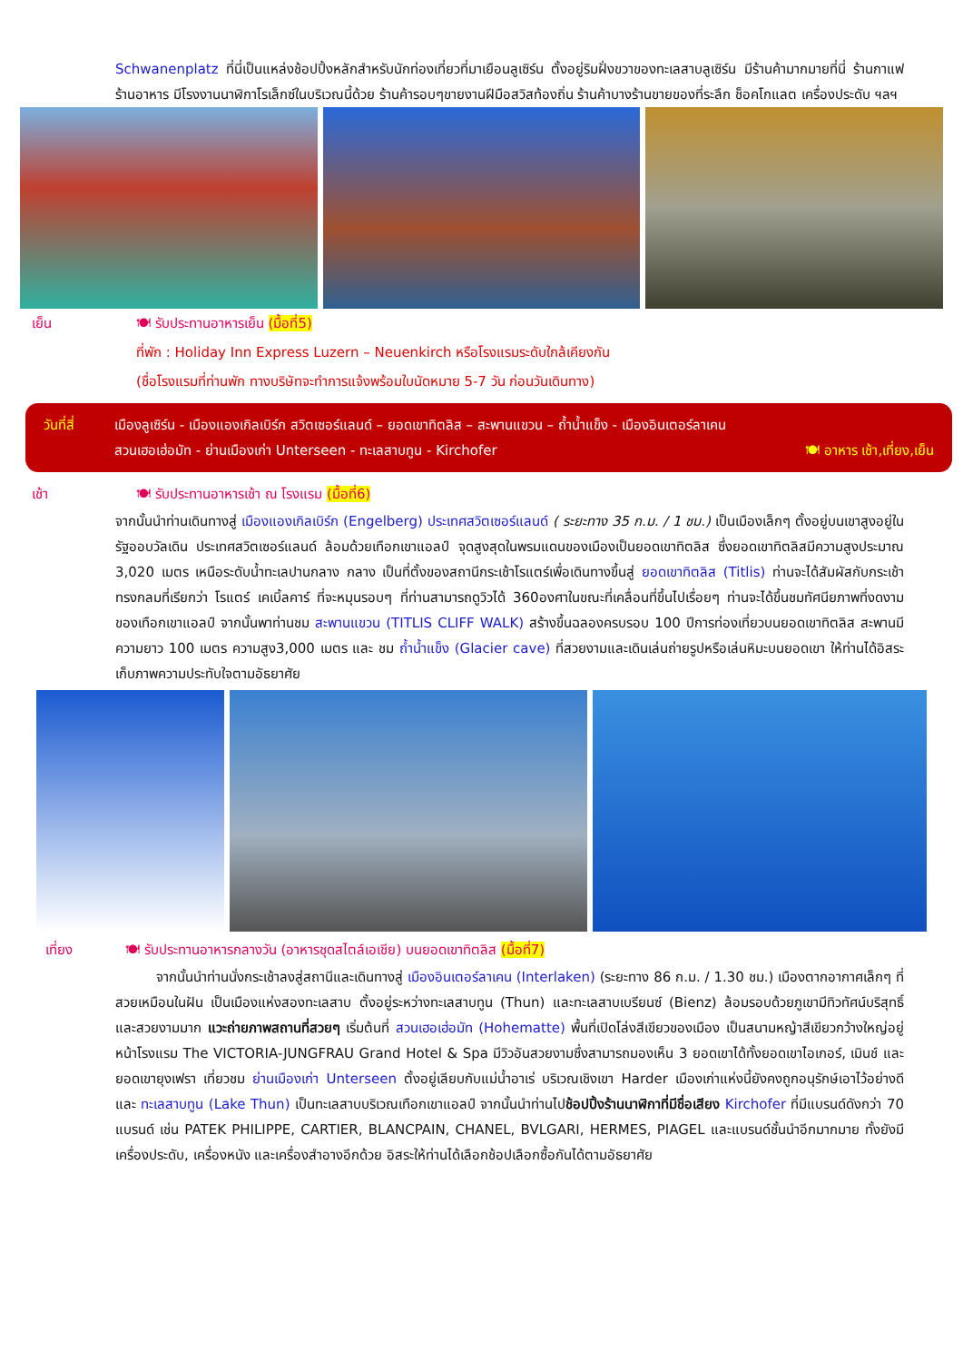Schwanenplatz ที่นี่เป็นแหล่งช้อปปิ้งหลักสำหรับนักท่องเที่ยวที่มาเยือนลูเซิร์น ตั้งอยู่ริมฝั่งขวาของทะเลสาบลูเซิร์น มีร้านค้ามากมายที่นี่ ร้านกาแฟ ร้านอาหาร มีโรงงานนาฬิกาโรเล็กซ์ในบริเวณนี้ด้วย ร้านค้ารอบๆขายงานฝีมือสวิสท้องถิ่น ร้านค้าบางร้านขายของที่ระลึก ช็อคโกแลต เครื่องประดับ ฯลฯ
เย็น 🍽 รับประทานอาหารเย็น (มื้อที่5)
ที่พัก : Holiday Inn Express Luzern – Neuenkirch หรือโรงแรมระดับใกล้เคียงกัน
(ชื่อโรงแรมที่ท่านพัก ทางบริษัทจะทำการแจ้งพร้อมใบนัดหมาย 5-7 วัน ก่อนวันเดินทาง)
วันที่สี่
เมืองลูเซิร์น - เมืองแองเกิลเบิร์ก สวิตเซอร์แลนด์ – ยอดเขาทิตลิส – สะพานแขวน – ถ้ำน้ำแข็ง - เมืองอินเตอร์ลาเคน
สวนเฮอเฮ่อมัท - ย่านเมืองเก่า Unterseen - ทะเลสาบทูน - Kirchofer 🍽 อาหาร เช้า,เที่ยง,เย็น
เช้า 🍽 รับประทานอาหารเช้า ณ โรงแรม (มื้อที่6)
จากนั้นนำท่านเดินทางสู่ เมืองแองเกิลเบิร์ก (Engelberg) ประเทศสวิตเซอร์แลนด์ ( ระยะทาง 35 ก.ม. / 1 ชม.) เป็นเมืองเล็กๆ ตั้งอยู่บนเขาสูงอยู่ในรัฐออบวัลเดิน ประเทศสวิตเซอร์แลนด์ ล้อมด้วยเทือกเขาแอลป์ จุดสูงสุดในพรมแดนของเมืองเป็นยอดเขาทิตลิส ซึ่งยอดเขาทิตลิสมีความสูงประมาณ 3,020 เมตร เหนือระดับน้ำทะเลปานกลาง กลาง เป็นที่ตั้งของสถานีกระเช้าโรแตร์เพื่อเดินทางขึ้นสู่ ยอดเขาทิตลิส (Titlis) ท่านจะได้สัมผัสกับกระเช้าทรงกลมที่เรียกว่า โรแตร์ เคเบิ้ลคาร์ ที่จะหมุนรอบๆ ที่ท่านสามารถดูวิวได้ 360องศาในขณะที่เคลื่อนที่ขึ้นไปเรื่อยๆ ท่านจะได้ขึ้นชมทัศนียภาพที่งดงามของเทือกเขาแอลป์ จากนั้นพาท่านชม สะพานแขวน (TITLIS CLIFF WALK) สร้างขึ้นฉลองครบรอบ 100 ปีการท่องเที่ยวบนยอดเขาทิตลิส สะพานมีความยาว 100 เมตร ความสูง3,000 เมตร และ ชม ถ้ำน้ำแข็ง (Glacier cave) ที่สวยงามและเดินเล่นถ่ายรูปหรือเล่นหิมะบนยอดเขา ให้ท่านได้อิสระเก็บภาพความประทับใจตามอัธยาศัย
เที่ยง 🍽 รับประทานอาหารกลางวัน (อาหารชุดสไตล์เอเชีย) บนยอดเขาทิตลิส (มื้อที่7)
   จากนั้นนำท่านนั่งกระเช้าลงสู่สถานีและเดินทางสู่ เมืองอินเตอร์ลาเคน (Interlaken) (ระยะทาง 86 ก.ม. / 1.30 ชม.) เมืองตากอากาศเล็กๆ ที่สวยเหมือนในฝัน เป็นเมืองแห่งสองทะเลสาบ ตั้งอยู่ระหว่างทะเลสาบทูน (Thun) และทะเลสาบเบรียนซ์ (Bienz) ล้อมรอบด้วยภูเขามีทิวทัศน์บริสุทธิ์และสวยงามมาก แวะถ่ายภาพสถานที่สวยๆ เริ่มต้นที่ สวนเฮอเฮ่อมัท (Hohematte) พื้นที่เปิดโล่งสีเขียวของเมือง เป็นสนามหญ้าสีเขียวกว้างใหญ่อยู่หน้าโรงแรม The VICTORIA-JUNGFRAU Grand Hotel & Spa มีวิวอันสวยงามซึ่งสามารถมองเห็น 3 ยอดเขาได้ทั้งยอดเขาไอเกอร์, เมินช์ และยอดเขายุงเฟรา เที่ยวชม ย่านเมืองเก่า Unterseen ตั้งอยู่เลียบกับแม่น้ำอาเร่ บริเวณเชิงเขา Harder เมืองเก่าแห่งนี้ยังคงถูกอนุรักษ์เอาไว้อย่างดี และ ทะเลสาบทูน (Lake Thun) เป็นทะเลสาบบริเวณเทือกเขาแอลป์ จากนั้นนำท่านไปช้อปปิ้งร้านนาฬิกาที่มีชื่อเสียง Kirchofer ที่มีแบรนด์ดังกว่า 70 แบรนด์ เช่น PATEK PHILIPPE, CARTIER, BLANCPAIN, CHANEL, BVLGARI, HERMES, PIAGEL และแบรนด์ชั้นนำอีกมากมาย ทั้งยังมี เครื่องประดับ, เครื่องหนัง และเครื่องสำอางอีกด้วย อิสระให้ท่านได้เลือกช้อปเลือกซื้อกันได้ตามอัธยาศัย